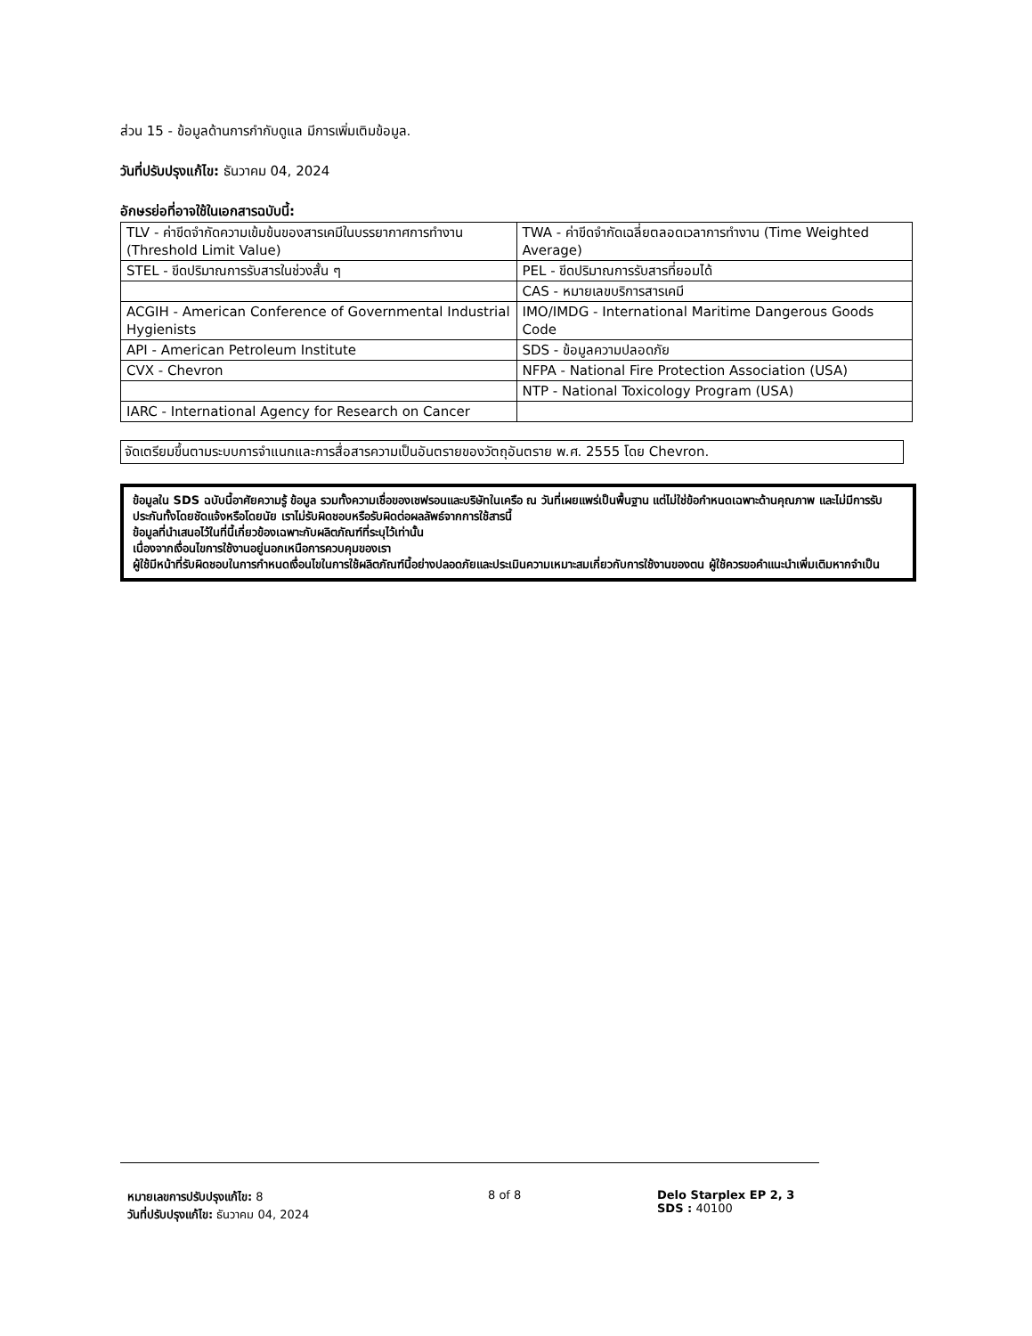ส่วน 15 - ข้อมูลด้านการกำกับดูแล มีการเพิ่มเติมข้อมูล.
วันที่ปรับปรุงแก้ไข: ธันวาคม 04, 2024
อักษรย่อที่อาจใช้ในเอกสารฉบับนี้:
| TLV - ค่าขีดจำกัดความเข้มข้นของสารเคมีในบรรยากาศการทำงาน (Threshold Limit Value) | TWA - ค่าขีดจำกัดเฉลี่ยตลอดเวลาการทำงาน (Time Weighted Average) |
| STEL - ขีดปริมาณการรับสารในช่วงสั้น ๆ | PEL - ขีดปริมาณการรับสารที่ยอมได้ |
| | CAS - หมายเลขบริการสารเคมี |
| ACGIH - American Conference of Governmental Industrial Hygienists | IMO/IMDG - International Maritime Dangerous Goods Code |
| API - American Petroleum Institute | SDS - ข้อมูลความปลอดภัย |
| CVX - Chevron | NFPA - National Fire Protection Association (USA) |
| | NTP - National Toxicology Program (USA) |
| IARC - International Agency for Research on Cancer | |
จัดเตรียมขึ้นตามระบบการจำแนกและการสื่อสารความเป็นอันตรายของวัตถุอันตราย พ.ศ. 2555 โดย Chevron.
ข้อมูลใน SDS ฉบับนี้อาศัยความรู้ ข้อมูล รวมทั้งความเชื่อของเชฟรอนและบริษัทในเครือ ณ วันที่เผยแพร่เป็นพื้นฐาน แต่ไม่ใช่ข้อกำหนดเฉพาะด้านคุณภาพ และไม่มีการรับประกันทั้งโดยชัดแจ้งหรือโดยนัย เราไม่รับผิดชอบหรือรับผิดต่อผลลัพธ์จากการใช้สารนี้
ข้อมูลที่นำเสนอไว้ในที่นี้เกี่ยวข้องเฉพาะกับผลิตภัณฑ์ที่ระบุไว้เท่านั้น
เนื่องจากเงื่อนไขการใช้งานอยู่นอกเหนือการควบคุมของเรา
ผู้ใช้มีหน้าที่รับผิดชอบในการกำหนดเงื่อนไขในการใช้ผลิตภัณฑ์นี้อย่างปลอดภัยและประเมินความเหมาะสมเกี่ยวกับการใช้งานของตน ผู้ใช้ควรขอคำแนะนำเพิ่มเติมหากจำเป็น
หมายเลขการปรับปรุงแก้ไข: 8
วันที่ปรับปรุงแก้ไข: ธันวาคม 04, 2024
8 of 8 Delo Starplex EP 2, 3
SDS : 40100